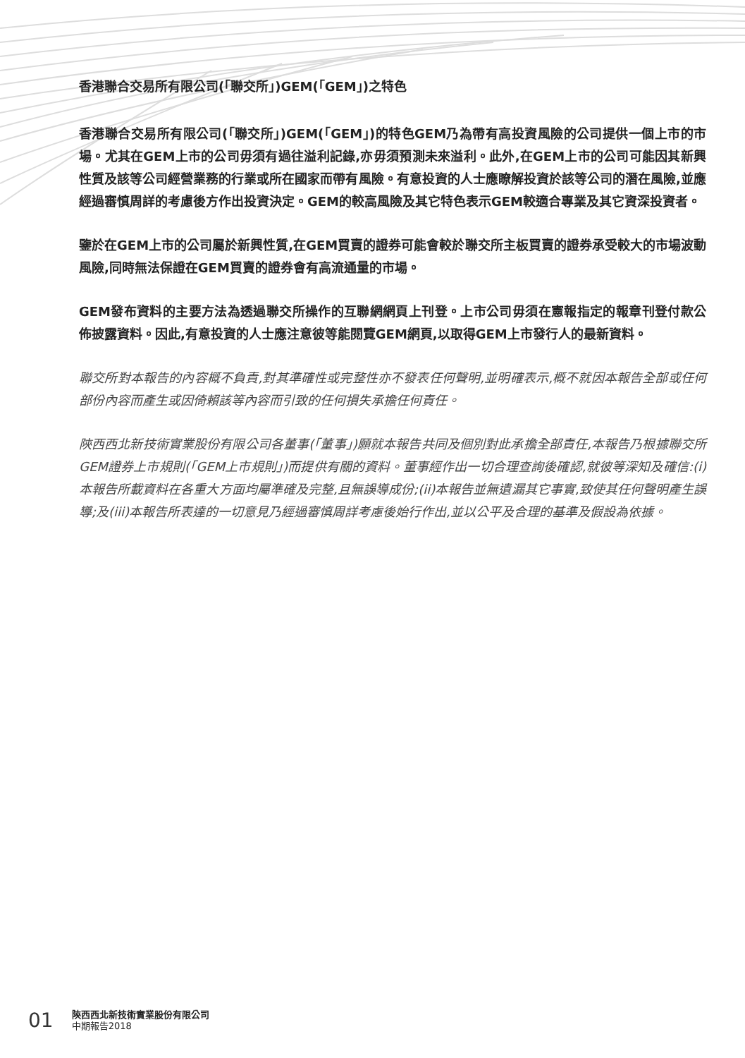香港聯合交易所有限公司(「聯交所」)GEM(「GEM」)之特色
香港聯合交易所有限公司(「聯交所」)GEM(「GEM」)的特色GEM乃為帶有高投資風險的公司提供一個上市的市場。尤其在GEM上市的公司毋須有過往溢利記錄,亦毋須預測未來溢利。此外,在GEM上市的公司可能因其新興性質及該等公司經營業務的行業或所在國家而帶有風險。有意投資的人士應瞭解投資於該等公司的潛在風險,並應經過審慎周詳的考慮後方作出投資決定。GEM的較高風險及其它特色表示GEM較適合專業及其它資深投資者。
鑒於在GEM上市的公司屬於新興性質,在GEM買賣的證券可能會較於聯交所主板買賣的證券承受較大的市場波動風險,同時無法保證在GEM買賣的證券會有高流通量的市場。
GEM發布資料的主要方法為透過聯交所操作的互聯網網頁上刊登。上市公司毋須在憲報指定的報章刊登付款公佈披露資料。因此,有意投資的人士應注意彼等能閱覽GEM網頁,以取得GEM上市發行人的最新資料。
聯交所對本報告的內容概不負責,對其準確性或完整性亦不發表任何聲明,並明確表示,概不就因本報告全部或任何部份內容而產生或因倚賴該等內容而引致的任何損失承擔任何責任。
陝西西北新技術實業股份有限公司各董事(「董事」)願就本報告共同及個別對此承擔全部責任,本報告乃根據聯交所GEM證券上市規則(「GEM上市規則」)而提供有關的資料。董事經作出一切合理查詢後確認,就彼等深知及確信:(i)本報告所載資料在各重大方面均屬準確及完整,且無誤導成份;(ii)本報告並無遺漏其它事實,致使其任何聲明產生誤導;及(iii)本報告所表達的一切意見乃經過審慎周詳考慮後始行作出,並以公平及合理的基準及假設為依據。
01
陝西西北新技術實業股份有限公司
中期報告2018